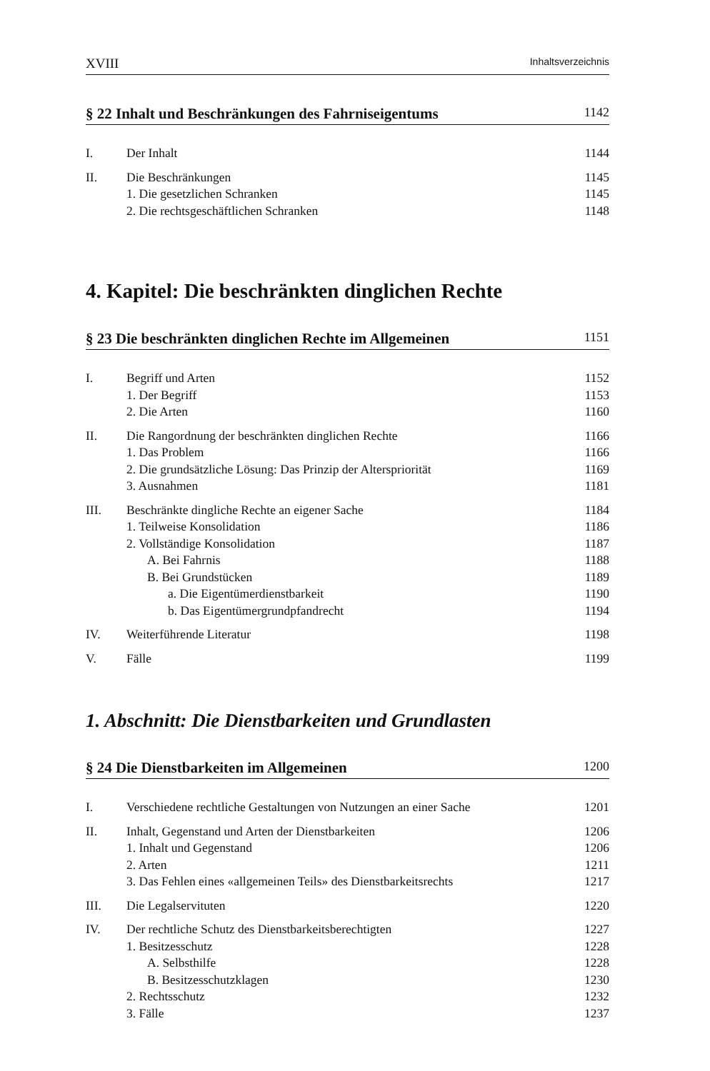XVIII Inhaltsverzeichnis
§ 22 Inhalt und Beschränkungen des Fahrniseigentums 1142
I. Der Inhalt 1144
II. Die Beschränkungen 1145
1. Die gesetzlichen Schranken 1145
2. Die rechtsgeschäftlichen Schranken 1148
4. Kapitel: Die beschränkten dinglichen Rechte
§ 23 Die beschränkten dinglichen Rechte im Allgemeinen 1151
I. Begriff und Arten 1152
1. Der Begriff 1153
2. Die Arten 1160
II. Die Rangordnung der beschränkten dinglichen Rechte 1166
1. Das Problem 1166
2. Die grundsätzliche Lösung: Das Prinzip der Alterspriorität 1169
3. Ausnahmen 1181
III. Beschränkte dingliche Rechte an eigener Sache 1184
1. Teilweise Konsolidation 1186
2. Vollständige Konsolidation 1187
A. Bei Fahrnis 1188
B. Bei Grundstücken 1189
a. Die Eigentümerdienstbarkeit 1190
b. Das Eigentümergrundpfandrecht 1194
IV. Weiterführende Literatur 1198
V. Fälle 1199
1. Abschnitt: Die Dienstbarkeiten und Grundlasten
§ 24 Die Dienstbarkeiten im Allgemeinen 1200
I. Verschiedene rechtliche Gestaltungen von Nutzungen an einer Sache 1201
II. Inhalt, Gegenstand und Arten der Dienstbarkeiten 1206
1. Inhalt und Gegenstand 1206
2. Arten 1211
3. Das Fehlen eines «allgemeinen Teils» des Dienstbarkeitsrechts 1217
III. Die Legalservituten 1220
IV. Der rechtliche Schutz des Dienstbarkeitsberechtigten 1227
1. Besitzesschutz 1228
A. Selbsthilfe 1228
B. Besitzesschutzklagen 1230
2. Rechtsschutz 1232
3. Fälle 1237